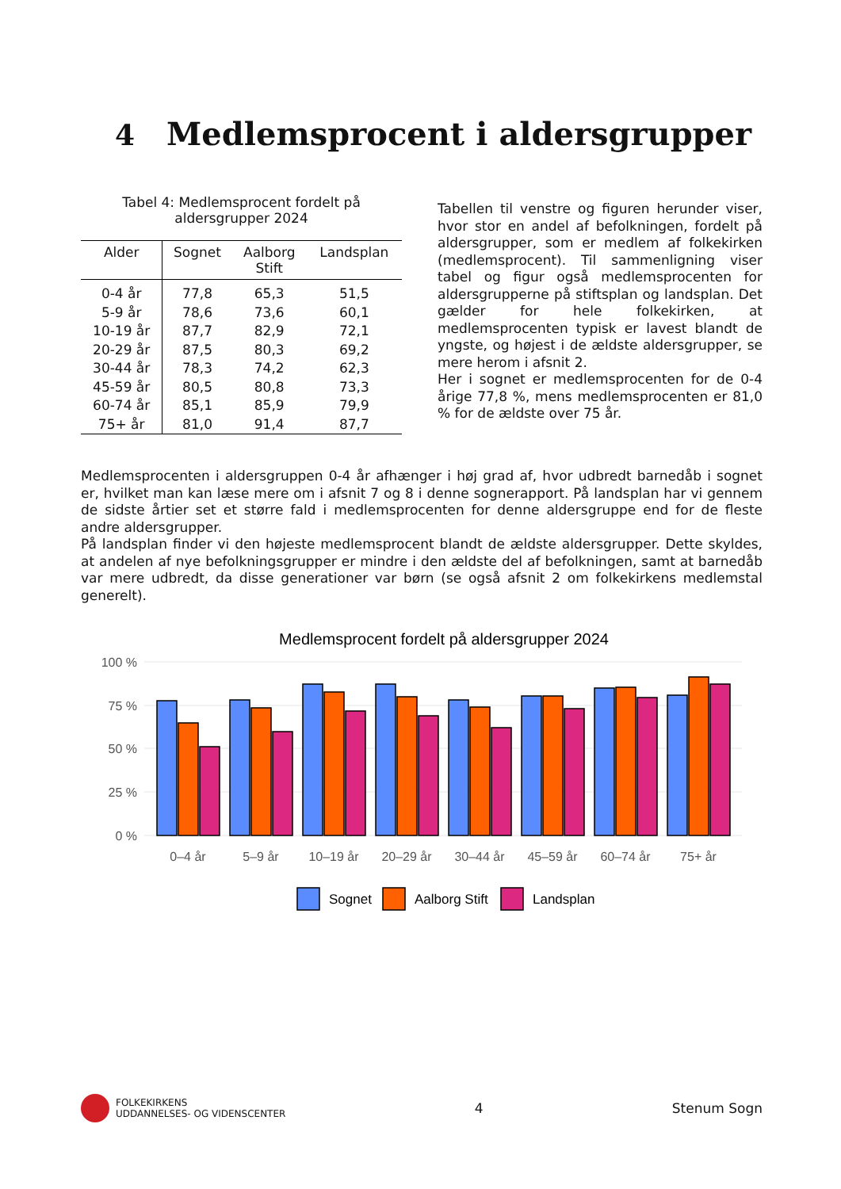4 Medlemsprocent i aldersgrupper
Tabel 4: Medlemsprocent fordelt på
aldersgrupper 2024
| Alder | Sognet | Aalborg Stift | Landsplan |
| --- | --- | --- | --- |
| 0-4 år | 77,8 | 65,3 | 51,5 |
| 5-9 år | 78,6 | 73,6 | 60,1 |
| 10-19 år | 87,7 | 82,9 | 72,1 |
| 20-29 år | 87,5 | 80,3 | 69,2 |
| 30-44 år | 78,3 | 74,2 | 62,3 |
| 45-59 år | 80,5 | 80,8 | 73,3 |
| 60-74 år | 85,1 | 85,9 | 79,9 |
| 75+ år | 81,0 | 91,4 | 87,7 |
Tabellen til venstre og figuren herunder viser, hvor stor en andel af befolkningen, fordelt på aldersgrupper, som er medlem af folkekirken (medlemsprocent). Til sammenligning viser tabel og figur også medlemsprocenten for aldersgrupperne på stiftsplan og landsplan. Det gælder for hele folkekirken, at medlemsprocenten typisk er lavest blandt de yngste, og højest i de ældste aldersgrupper, se mere herom i afsnit 2.
Her i sognet er medlemsprocenten for de 0-4 årige 77,8 %, mens medlemsprocenten er 81,0 % for de ældste over 75 år.
Medlemsprocenten i aldersgruppen 0-4 år afhænger i høj grad af, hvor udbredt barnedåb i sognet er, hvilket man kan læse mere om i afsnit 7 og 8 i denne sognerapport. På landsplan har vi gennem de sidste årtier set et større fald i medlemsprocenten for denne aldersgruppe end for de fleste andre aldersgrupper.
På landsplan finder vi den højeste medlemsprocent blandt de ældste aldersgrupper. Dette skyldes, at andelen af nye befolkningsgrupper er mindre i den ældste del af befolkningen, samt at barnedåb var mere udbredt, da disse generationer var børn (se også afsnit 2 om folkekirkens medlemstal generelt).
Medlemsprocent fordelt på aldersgrupper 2024
100 %
75 %
50 %
25 %
0 %
0–4 år
5–9 år
10–19 år
20–29 år
30–44 år
45–59 år
60–74 år
75+ år
Sognet
Aalborg Stift
Landsplan
FOLKEKIRKENS
UDDANNELSES- OG VIDENSCENTER
4 Stenum Sogn